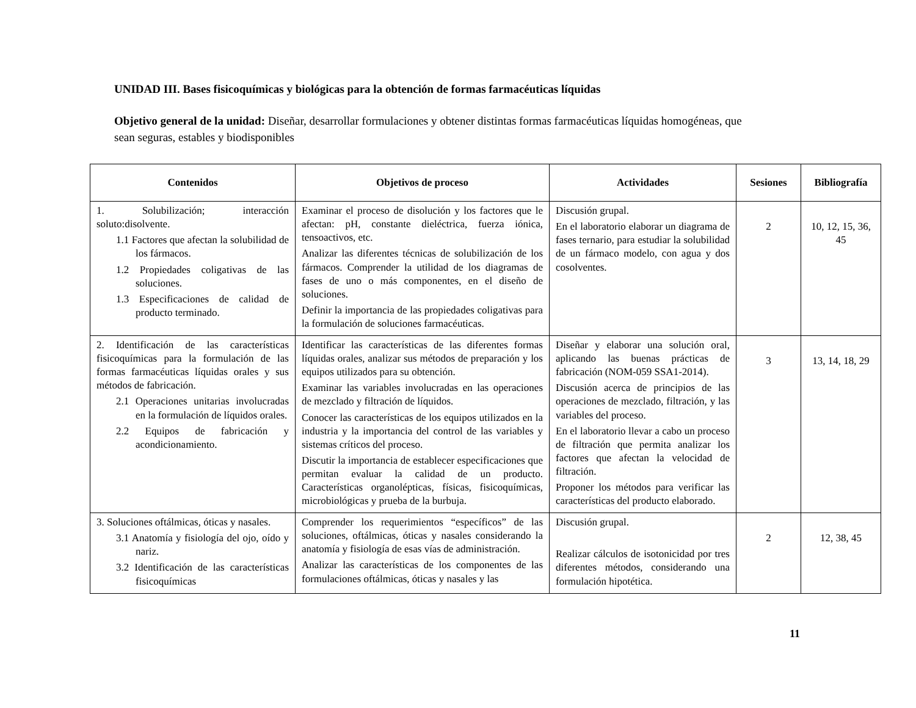UNIDAD III. Bases fisicoquímicas y biológicas para la obtención de formas farmacéuticas líquidas
Objetivo general de la unidad: Diseñar, desarrollar formulaciones y obtener distintas formas farmacéuticas líquidas homogéneas, que sean seguras, estables y biodisponibles
| Contenidos | Objetivos de proceso | Actividades | Sesiones | Bibliografía |
| --- | --- | --- | --- | --- |
| 1. Solubilización; interacción soluto:disolvente. 1.1 Factores que afectan la solubilidad de los fármacos. 1.2 Propiedades coligativas de las soluciones. 1.3 Especificaciones de calidad de producto terminado. | Examinar el proceso de disolución y los factores que le afectan: pH, constante dieléctrica, fuerza iónica, tensoactivos, etc. Analizar las diferentes técnicas de solubilización de los fármacos. Comprender la utilidad de los diagramas de fases de uno o más componentes, en el diseño de soluciones. Definir la importancia de las propiedades coligativas para la formulación de soluciones farmacéuticas. | Discusión grupal. En el laboratorio elaborar un diagrama de fases ternario, para estudiar la solubilidad de un fármaco modelo, con agua y dos cosolventes. | 2 | 10, 12, 15, 36, 45 |
| 2. Identificación de las características fisicoquímicas para la formulación de las formas farmacéuticas líquidas orales y sus métodos de fabricación. 2.1 Operaciones unitarias involucradas en la formulación de líquidos orales. 2.2 Equipos de fabricación y acondicionamiento. | Identificar las características de las diferentes formas líquidas orales, analizar sus métodos de preparación y los equipos utilizados para su obtención. Examinar las variables involucradas en las operaciones de mezclado y filtración de líquidos. Conocer las características de los equipos utilizados en la industria y la importancia del control de las variables y sistemas críticos del proceso. Discutir la importancia de establecer especificaciones que permitan evaluar la calidad de un producto. Características organolépticas, físicas, fisicoquímicas, microbiológicas y prueba de la burbuja. | Diseñar y elaborar una solución oral, aplicando las buenas prácticas de fabricación (NOM-059 SSA1-2014). Discusión acerca de principios de las operaciones de mezclado, filtración, y las variables del proceso. En el laboratorio llevar a cabo un proceso de filtración que permita analizar los factores que afectan la velocidad de filtración. Proponer los métodos para verificar las características del producto elaborado. | 3 | 13, 14, 18, 29 |
| 3. Soluciones oftálmicas, óticas y nasales. 3.1 Anatomía y fisiología del ojo, oído y nariz. 3.2 Identificación de las características fisicoquímicas | Comprender los requerimientos “específicos” de las soluciones, oftálmicas, óticas y nasales considerando la anatomía y fisiología de esas vías de administración. Analizar las características de los componentes de las formulaciones oftálmicas, óticas y nasales y las | Discusión grupal. Realizar cálculos de isotonicidad por tres diferentes métodos, considerando una formulación hipotética. | 2 | 12, 38, 45 |
11